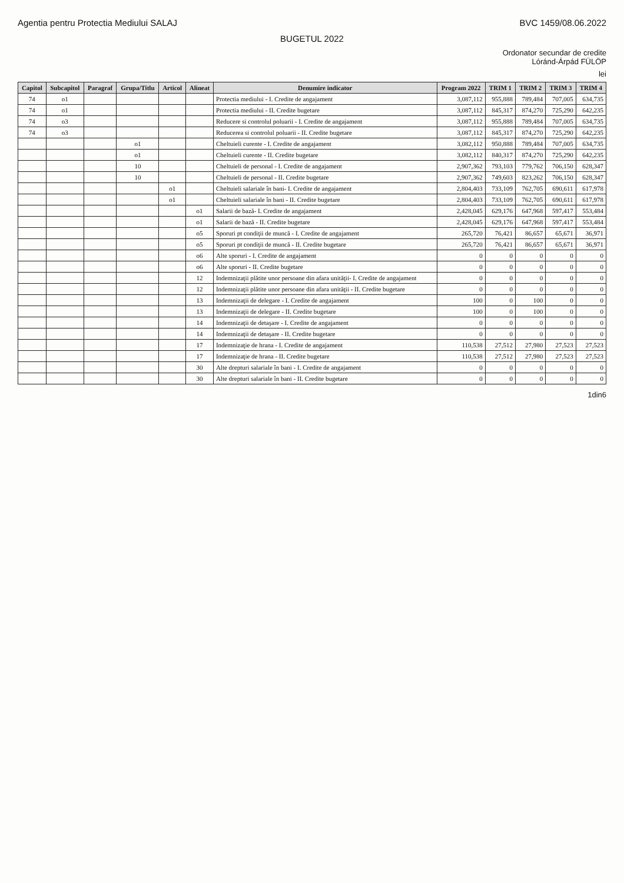Agentia pentru Protectia Mediului SALAJ BVC 1459/08.06.2022
BUGETUL 2022
Ordonator secundar de credite
Lóránd-Árpád FÜLÖP
lei
| Capitol | Subcapitol | Paragraf | Grupa/Titlu | Articol | Alineat | Denumire indicator | Program 2022 | TRIM 1 | TRIM 2 | TRIM 3 | TRIM 4 |
| --- | --- | --- | --- | --- | --- | --- | --- | --- | --- | --- | --- |
| 74 | o1 | | | | | Protectia mediului - I. Credite de angajament | 3,087,112 | 955,888 | 789,484 | 707,005 | 634,735 |
| 74 | o1 | | | | | Protectia mediului - II. Credite bugetare | 3,087,112 | 845,317 | 874,270 | 725,290 | 642,235 |
| 74 | o3 | | | | | Reducere si controlul poluarii - I. Credite de angajament | 3,087,112 | 955,888 | 789,484 | 707,005 | 634,735 |
| 74 | o3 | | | | | Reducerea si controlul poluarii - II. Credite bugetare | 3,087,112 | 845,317 | 874,270 | 725,290 | 642,235 |
| | | | o1 | | | Cheltuieli curente - I. Credite de angajament | 3,082,112 | 950,888 | 789,484 | 707,005 | 634,735 |
| | | | o1 | | | Cheltuieli curente - II. Credite bugetare | 3,082,112 | 840,317 | 874,270 | 725,290 | 642,235 |
| | | | 10 | | | Cheltuieli de personal - I. Credite de angajament | 2,907,362 | 793,103 | 779,762 | 706,150 | 628,347 |
| | | | 10 | | | Cheltuieli de personal - II. Credite bugetare | 2,907,362 | 749,603 | 823,262 | 706,150 | 628,347 |
| | | | | o1 | | Cheltuieli salariale în bani- I. Credite de angajament | 2,804,403 | 733,109 | 762,705 | 690,611 | 617,978 |
| | | | | o1 | | Cheltuieli salariale în bani - II. Credite bugetare | 2,804,403 | 733,109 | 762,705 | 690,611 | 617,978 |
| | | | | | o1 | Salarii de bază- I. Credite de angajament | 2,428,045 | 629,176 | 647,968 | 597,417 | 553,484 |
| | | | | | o1 | Salarii de bază - II. Credite bugetare | 2,428,045 | 629,176 | 647,968 | 597,417 | 553,484 |
| | | | | | o5 | Sporuri pt condiţii de muncă - I. Credite de angajament | 265,720 | 76,421 | 86,657 | 65,671 | 36,971 |
| | | | | | o5 | Sporuri pt condiţii de muncă - II. Credite bugetare | 265,720 | 76,421 | 86,657 | 65,671 | 36,971 |
| | | | | | o6 | Alte sporuri - I. Credite de angajament | 0 | 0 | 0 | 0 | 0 |
| | | | | | o6 | Alte sporuri - II. Credite bugetare | 0 | 0 | 0 | 0 | 0 |
| | | | | | 12 | Indemnizaţii plătite unor persoane din afara unităţii- I. Credite de angajament | 0 | 0 | 0 | 0 | 0 |
| | | | | | 12 | Indemnizaţii plătite unor persoane din afara unităţii - II. Credite bugetare | 0 | 0 | 0 | 0 | 0 |
| | | | | | 13 | Indemnizaţii de delegare - I. Credite de angajament | 100 | 0 | 100 | 0 | 0 |
| | | | | | 13 | Indemnizaţii de delegare - II. Credite bugetare | 100 | 0 | 100 | 0 | 0 |
| | | | | | 14 | Indemnizaţii de detaşare - I. Credite de angajament | 0 | 0 | 0 | 0 | 0 |
| | | | | | 14 | Indemnizaţii de detaşare - II. Credite bugetare | 0 | 0 | 0 | 0 | 0 |
| | | | | | 17 | Indemnizaţie de hrana - I. Credite de angajament | 110,538 | 27,512 | 27,980 | 27,523 | 27,523 |
| | | | | | 17 | Indemnizaţie de hrana - II. Credite bugetare | 110,538 | 27,512 | 27,980 | 27,523 | 27,523 |
| | | | | | 30 | Alte drepturi salariale în bani - I. Credite de angajament | 0 | 0 | 0 | 0 | 0 |
| | | | | | 30 | Alte drepturi salariale în bani - II. Credite bugetare | 0 | 0 | 0 | 0 | 0 |
1din6